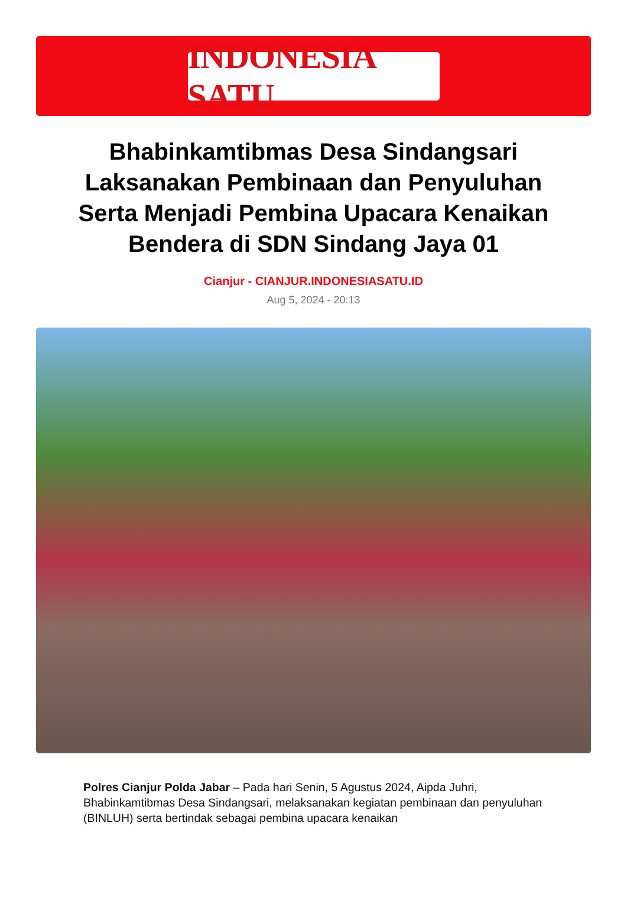INDONESIA SATU
Bhabinkamtibmas Desa Sindangsari Laksanakan Pembinaan dan Penyuluhan Serta Menjadi Pembina Upacara Kenaikan Bendera di SDN Sindang Jaya 01
Cianjur - CIANJUR.INDONESIASATU.ID
Aug 5, 2024 - 20:13
Polres Cianjur Polda Jabar – Pada hari Senin, 5 Agustus 2024, Aipda Juhri, Bhabinkamtibmas Desa Sindangsari, melaksanakan kegiatan pembinaan dan penyuluhan (BINLUH) serta bertindak sebagai pembina upacara kenaikan